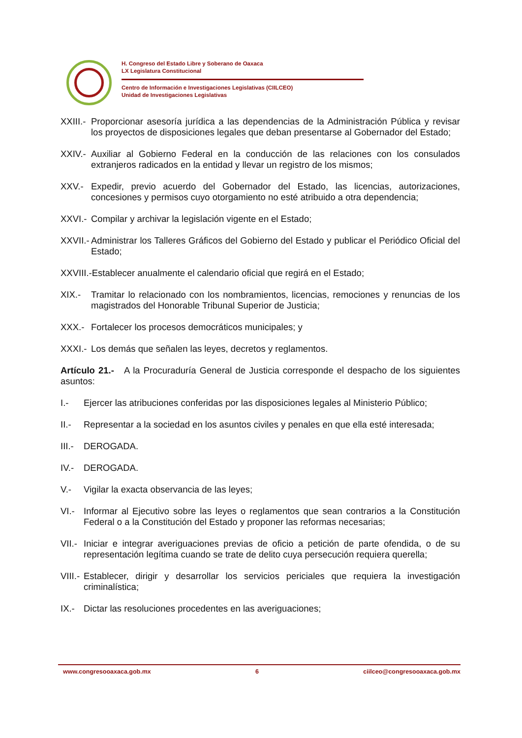H. Congreso del Estado Libre y Soberano de Oaxaca
LX Legislatura Constitucional
Centro de Información e Investigaciones Legislativas (CIILCEO)
Unidad de Investigaciones Legislativas
XXIII.- Proporcionar asesoría jurídica a las dependencias de la Administración Pública y revisar los proyectos de disposiciones legales que deban presentarse al Gobernador del Estado;
XXIV.- Auxiliar al Gobierno Federal en la conducción de las relaciones con los consulados extranjeros radicados en la entidad y llevar un registro de los mismos;
XXV.- Expedir, previo acuerdo del Gobernador del Estado, las licencias, autorizaciones, concesiones y permisos cuyo otorgamiento no esté atribuido a otra dependencia;
XXVI.- Compilar y archivar la legislación vigente en el Estado;
XXVII.- Administrar los Talleres Gráficos del Gobierno del Estado y publicar el Periódico Oficial del Estado;
XXVIII.-Establecer anualmente el calendario oficial que regirá en el Estado;
XIX.- Tramitar lo relacionado con los nombramientos, licencias, remociones y renuncias de los magistrados del Honorable Tribunal Superior de Justicia;
XXX.- Fortalecer los procesos democráticos municipales; y
XXXI.- Los demás que señalen las leyes, decretos y reglamentos.
Artículo 21.- A la Procuraduría General de Justicia corresponde el despacho de los siguientes asuntos:
I.- Ejercer las atribuciones conferidas por las disposiciones legales al Ministerio Público;
II.- Representar a la sociedad en los asuntos civiles y penales en que ella esté interesada;
III.- DEROGADA.
IV.- DEROGADA.
V.- Vigilar la exacta observancia de las leyes;
VI.- Informar al Ejecutivo sobre las leyes o reglamentos que sean contrarios a la Constitución Federal o a la Constitución del Estado y proponer las reformas necesarias;
VII.- Iniciar e integrar averiguaciones previas de oficio a petición de parte ofendida, o de su representación legítima cuando se trate de delito cuya persecución requiera querella;
VIII.- Establecer, dirigir y desarrollar los servicios periciales que requiera la investigación criminalística;
IX.- Dictar las resoluciones procedentes en las averiguaciones;
www.congresooaxaca.gob.mx 6 ciilceo@congresooaxaca.gob.mx